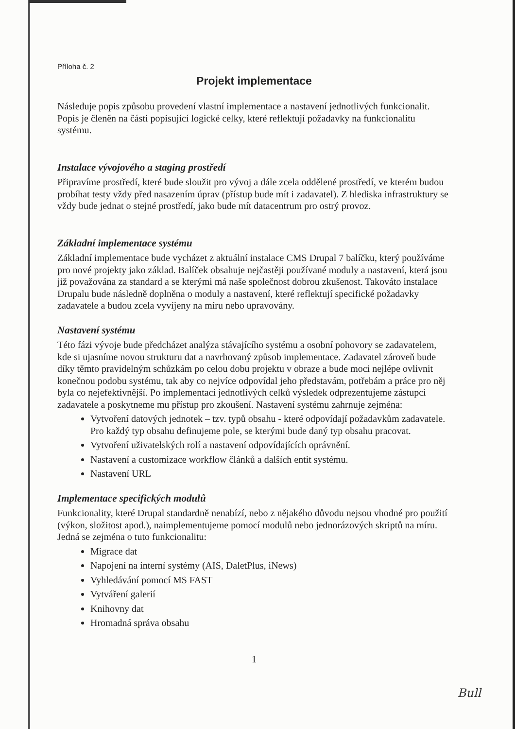Příloha č. 2
Projekt implementace
Následuje popis způsobu provedení vlastní implementace a nastavení jednotlivých funkcionalit. Popis je členěn na části popisující logické celky, které reflektují požadavky na funkcionalitu systému.
Instalace vývojového a staging prostředí
Připravíme prostředí, které bude sloužit pro vývoj a dále zcela oddělené prostředí, ve kterém budou probíhat testy vždy před nasazením úprav (přístup bude mít i zadavatel). Z hlediska infrastruktury se vždy bude jednat o stejné prostředí, jako bude mít datacentrum pro ostrý provoz.
Základní implementace systému
Základní implementace bude vycházet z aktuální instalace CMS Drupal 7 balíčku, který používáme pro nové projekty jako základ. Balíček obsahuje nejčastěji používané moduly a nastavení, která jsou již považována za standard a se kterými má naše společnost dobrou zkušenost. Takováto instalace Drupalu bude následně doplněna o moduly a nastavení, které reflektují specifické požadavky zadavatele a budou zcela vyvíjeny na míru nebo upravovány.
Nastavení systému
Této fázi vývoje bude předcházet analýza stávajícího systému a osobní pohovory se zadavatelem, kde si ujasníme novou strukturu dat a navrhovaný způsob implementace. Zadavatel zároveň bude díky těmto pravidelným schůzkám po celou dobu projektu v obraze a bude moci nejlépe ovlivnit konečnou podobu systému, tak aby co nejvíce odpovídal jeho představám, potřebám a práce pro něj byla co nejefektivnější. Po implementaci jednotlivých celků výsledek odprezentujeme zástupci zadavatele a poskytneme mu přístup pro zkoušení. Nastavení systému zahrnuje zejména:
Vytvoření datových jednotek – tzv. typů obsahu - které odpovídají požadavkům zadavatele. Pro každý typ obsahu definujeme pole, se kterými bude daný typ obsahu pracovat.
Vytvoření uživatelských rolí a nastavení odpovídajících oprávnění.
Nastavení a customizace workflow článků a dalších entit systému.
Nastavení URL
Implementace specifických modulů
Funkcionality, které Drupal standardně nenabízí, nebo z nějakého důvodu nejsou vhodné pro použití (výkon, složitost apod.), naimplementujeme pomocí modulů nebo jednorázových skriptů na míru. Jedná se zejména o tuto funkcionalitu:
Migrace dat
Napojení na interní systémy (AIS, DaletPlus, iNews)
Vyhledávání pomocí MS FAST
Vytváření galerií
Knihovny dat
Hromadná správa obsahu
1
Bull